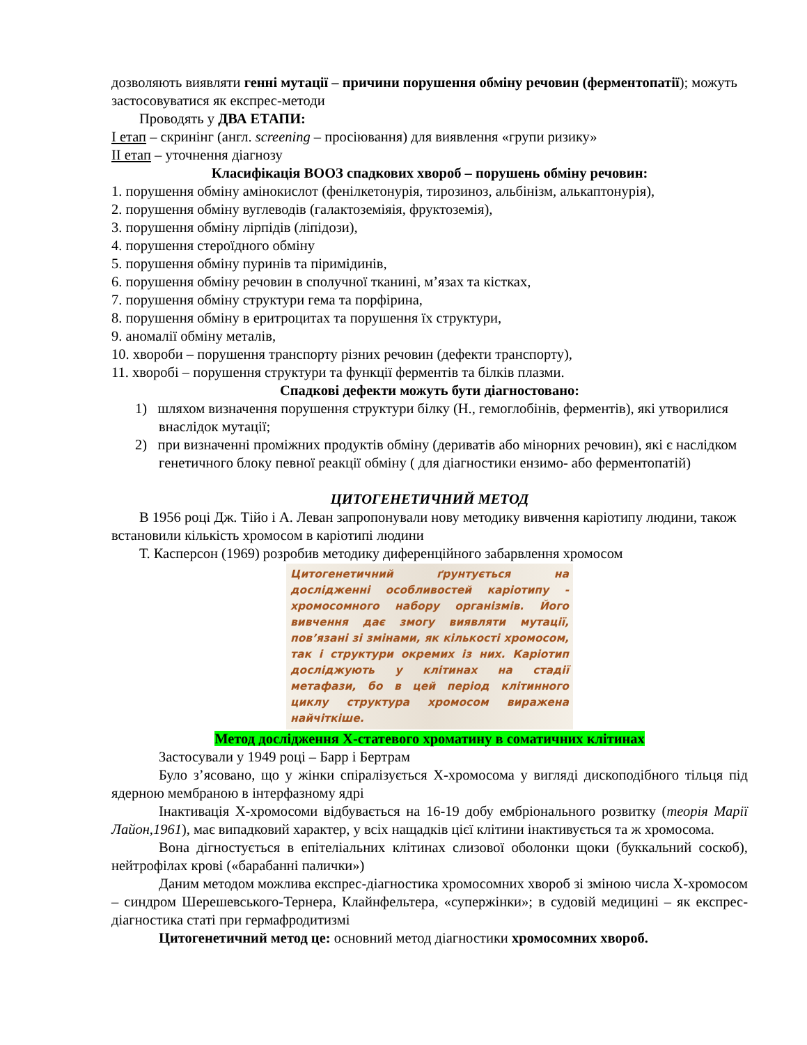дозволяють виявляти генні мутації – причини порушення обміну речовин (ферментопатії); можуть застосовуватися як експрес-методи
Проводять у ДВА ЕТАПИ:
І етап – скринінг (англ. screening – просіювання) для виявлення «групи ризику»
ІІ етап – уточнення діагнозу
Класифікація ВООЗ спадкових хвороб – порушень обміну речовин:
1. порушення обміну амінокислот (фенілкетонурія, тирозиноз, альбінізм, алькаптонурія),
2. порушення обміну вуглеводів (галактоземіяія, фруктоземія),
3. порушення обміну лірпідів (ліпідози),
4. порушення стероїдного обміну
5. порушення обміну пуринів та піримідинів,
6. порушення обміну речовин в сполучної тканині, м’язах та кістках,
7. порушення обміну структури гема та порфірина,
8. порушення обміну в еритроцитах та порушення їх структури,
9. аномалії обміну металів,
10. хвороби – порушення транспорту різних речовин (дефекти транспорту),
11. хворобі – порушення структури та функції ферментів та білків плазми.
Спадкові дефекти можуть бути діагностовано:
1) шляхом визначення порушення структури білку (Н., гемоглобінів, ферментів), які утворилися внаслідок мутації;
2) при визначенні проміжних продуктів обміну (дериватів або мінорних речовин), які є наслідком генетичного блоку певної реакції обміну ( для діагностики ензимо- або ферментопатій)
ЦИТОГЕНЕТИЧНИЙ МЕТОД
В 1956 році Дж. Тійо і А. Леван запропонували нову методику вивчення каріотипу людини, також встановили кількість хромосом в каріотипі людини
Т. Касперсон (1969) розробив методику диференційного забарвлення хромосом
Цитогенетичний ґрунтується на дослідженні особливостей каріотипу - хромосомного набору організмів. Його вивчення дає змогу виявляти мутації, пов’язані зі змінами, як кількості хромосом, так і структури окремих із них. Каріотип досліджують у клітинах на стадії метафази, бо в цей період клітинного циклу структура хромосом виражена найчіткіше.
Метод дослідження Х-статевого хроматину в соматичних клітинах
Застосували у 1949 році – Барр і Бертрам
Було з’ясовано, що у жінки спіралізується Х-хромосома у вигляді дископодібного тільця під ядерною мембраною в інтерфазному ядрі
Інактивація Х-хромосоми відбувається на 16-19 добу ембріонального розвитку (теорія Марії Лайон,1961), має випадковий характер, у всіх нащадків цієї клітини інактивується та ж хромосома.
Вона дігностується в епітеліальних клітинах слизової оболонки щоки (буккальний соскоб), нейтрофілах крові («барабанні палички»)
Даним методом можлива експрес-діагностика хромосомних хвороб зі зміною числа Х-хромосом – синдром Шерешевського-Тернера, Клайнфельтера, «супержінки»; в судовій медицині – як експрес-діагностика статі при гермафродитизмі
Цитогенетичний метод це: основний метод діагностики хромосомних хвороб.